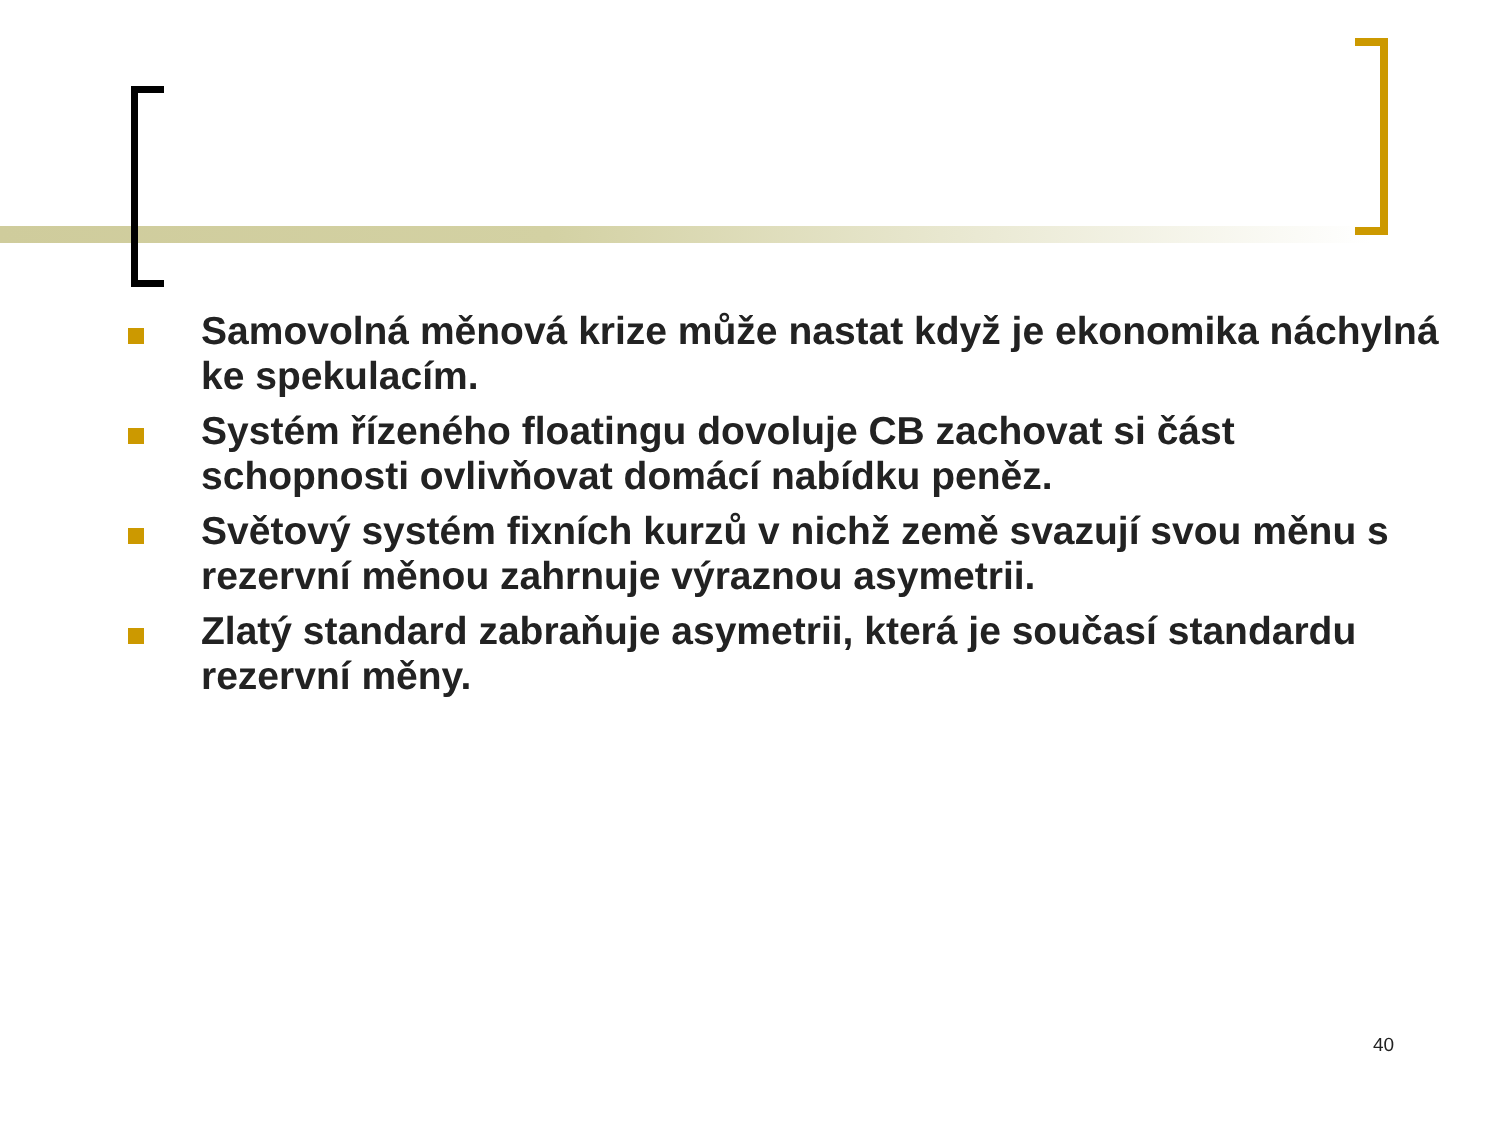Samovolná měnová krize může nastat když je ekonomika náchylná ke spekulacím.
Systém řízeného floatingu dovoluje CB zachovat si část schopnosti ovlivňovat domácí nabídku peněz.
Světový systém fixních kurzů v nichž země svazují svou měnu s rezervní měnou zahrnuje výraznou asymetrii.
Zlatý standard zabraňuje asymetrii, která je současí standardu rezervní měny.
40